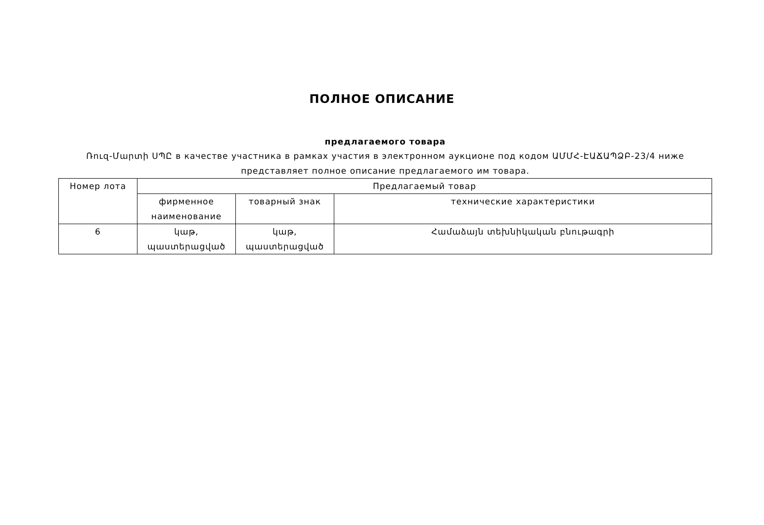ПОЛНОЕ ОПИСАНИЕ
предлагаемого товара
Ռուզ-Մարտի ՍՊԸ в качестве участника в рамках участия в электронном аукционе под кодом ԱՄՄՀ-ԷԱՃԱՊՁԲ-23/4 ниже представляет полное описание предлагаемого им товара.
| Номер лота | Предлагаемый товар | | |
| --- | --- | --- | --- |
| | фирменное наименование | товарный знак | технические характеристики |
| 6 | կաթ, պաստերացված | կաթ, պաստերացված | Համաձայն տեխնիկական բնութագրի |